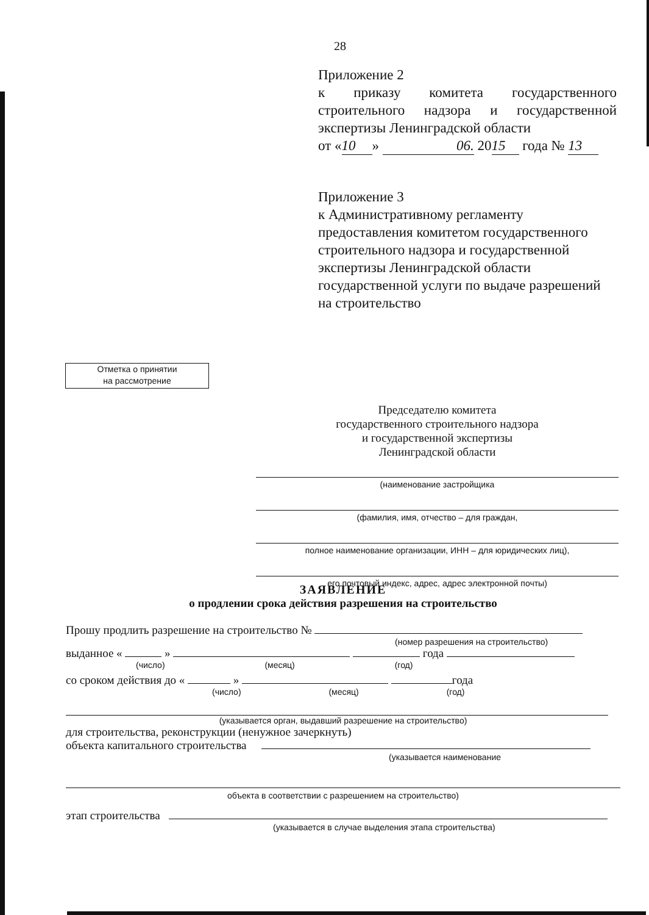28
Приложение 2
к приказу комитета государственного строительного надзора и государственной
экспертизы Ленинградской области
от « 10 » 06. 20 15 года № 13
Приложение 3
к Административному регламенту предоставления комитетом государственного строительного надзора и государственной экспертизы Ленинградской области государственной услуги по выдаче разрешений на строительство
Отметка о принятии
на рассмотрение
Председателю комитета
государственного строительного надзора
и государственной экспертизы
Ленинградской области
(наименование застройщика
(фамилия, имя, отчество – для граждан,
полное наименование организации, ИНН – для юридических лиц),
его почтовый индекс, адрес, адрес электронной почты)
ЗАЯВЛЕНИЕ
о продлении срока действия разрешения на строительство
Прошу продлить разрешение на строительство №
(номер разрешения на строительство)
выданное « » года
(число) (месяц) (год)
со сроком действия до « » года
(число) (месяц) (год)
(указывается орган, выдавший разрешение на строительство)
для строительства, реконструкции (ненужное зачеркнуть)
объекта капитального строительства
(указывается наименование
объекта в соответствии с разрешением на строительство)
этап строительства
(указывается в случае выделения этапа строительства)